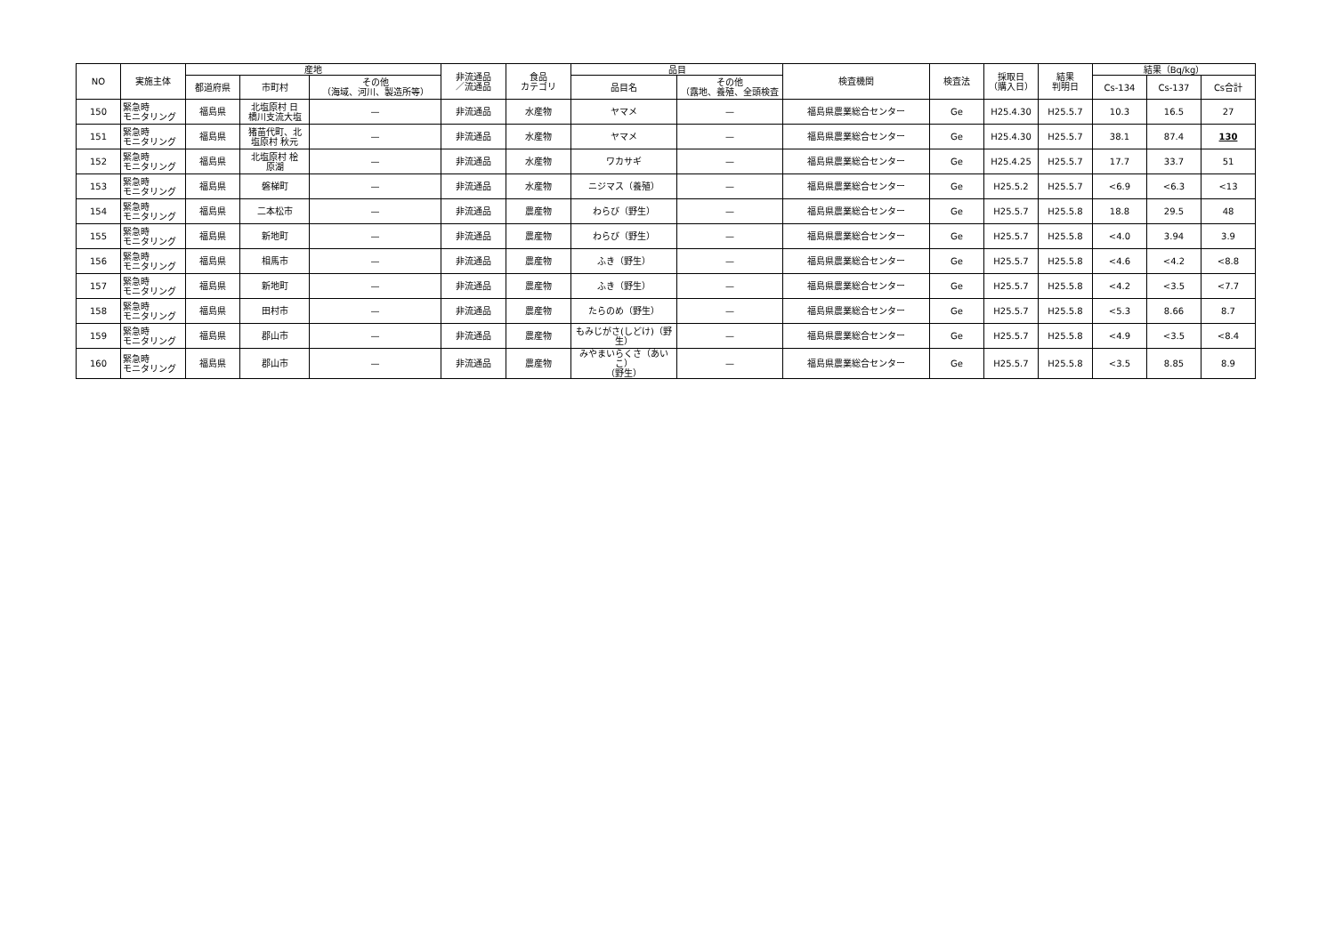| NO | 実施主体 | 産地 | | | 非流通品 ／流通品 | 食品 カテゴリ | 品目 | | 検査機関 | 検査法 | 採取日 （購入日） | 結果 判明日 | 結果（Bq/kg） | | |
| --- | --- | --- | --- | --- | --- | --- | --- | --- | --- | --- | --- | --- | --- | --- | --- |
| | | 都道府県 | 市町村 | その他 （海域、河川、製造所等） | | | 品目名 | その他 （露地、養殖、全頭検査 | | | | | Cs-134 | Cs-137 | Cs合計 |
| 150 | 緊急時 モニタリング | 福島県 | 北塩原村 日 橋川支流大塩 | — | 非流通品 | 水産物 | ヤマメ | — | 福島県農業総合センター | Ge | H25.4.30 | H25.5.7 | 10.3 | 16.5 | 27 |
| 151 | 緊急時 モニタリング | 福島県 | 猪苗代町、北 塩原村 秋元 | — | 非流通品 | 水産物 | ヤマメ | — | 福島県農業総合センター | Ge | H25.4.30 | H25.5.7 | 38.1 | 87.4 | 130 |
| 152 | 緊急時 モニタリング | 福島県 | 北塩原村 桧 原湖 | — | 非流通品 | 水産物 | ワカサギ | — | 福島県農業総合センター | Ge | H25.4.25 | H25.5.7 | 17.7 | 33.7 | 51 |
| 153 | 緊急時 モニタリング | 福島県 | 磐梯町 | — | 非流通品 | 水産物 | ニジマス（養殖） | — | 福島県農業総合センター | Ge | H25.5.2 | H25.5.7 | <6.9 | <6.3 | <13 |
| 154 | 緊急時 モニタリング | 福島県 | 二本松市 | — | 非流通品 | 農産物 | わらび（野生） | — | 福島県農業総合センター | Ge | H25.5.7 | H25.5.8 | 18.8 | 29.5 | 48 |
| 155 | 緊急時 モニタリング | 福島県 | 新地町 | — | 非流通品 | 農産物 | わらび（野生） | — | 福島県農業総合センター | Ge | H25.5.7 | H25.5.8 | <4.0 | 3.94 | 3.9 |
| 156 | 緊急時 モニタリング | 福島県 | 相馬市 | — | 非流通品 | 農産物 | ふき（野生） | — | 福島県農業総合センター | Ge | H25.5.7 | H25.5.8 | <4.6 | <4.2 | <8.8 |
| 157 | 緊急時 モニタリング | 福島県 | 新地町 | — | 非流通品 | 農産物 | ふき（野生） | — | 福島県農業総合センター | Ge | H25.5.7 | H25.5.8 | <4.2 | <3.5 | <7.7 |
| 158 | 緊急時 モニタリング | 福島県 | 田村市 | — | 非流通品 | 農産物 | たらのめ（野生） | — | 福島県農業総合センター | Ge | H25.5.7 | H25.5.8 | <5.3 | 8.66 | 8.7 |
| 159 | 緊急時 モニタリング | 福島県 | 郡山市 | — | 非流通品 | 農産物 | もみじがさ(しどけ)（野 生） | — | 福島県農業総合センター | Ge | H25.5.7 | H25.5.8 | <4.9 | <3.5 | <8.4 |
| 160 | 緊急時 モニタリング | 福島県 | 郡山市 | — | 非流通品 | 農産物 | みやまいらくさ（あいこ） （野生） | — | 福島県農業総合センター | Ge | H25.5.7 | H25.5.8 | <3.5 | 8.85 | 8.9 |